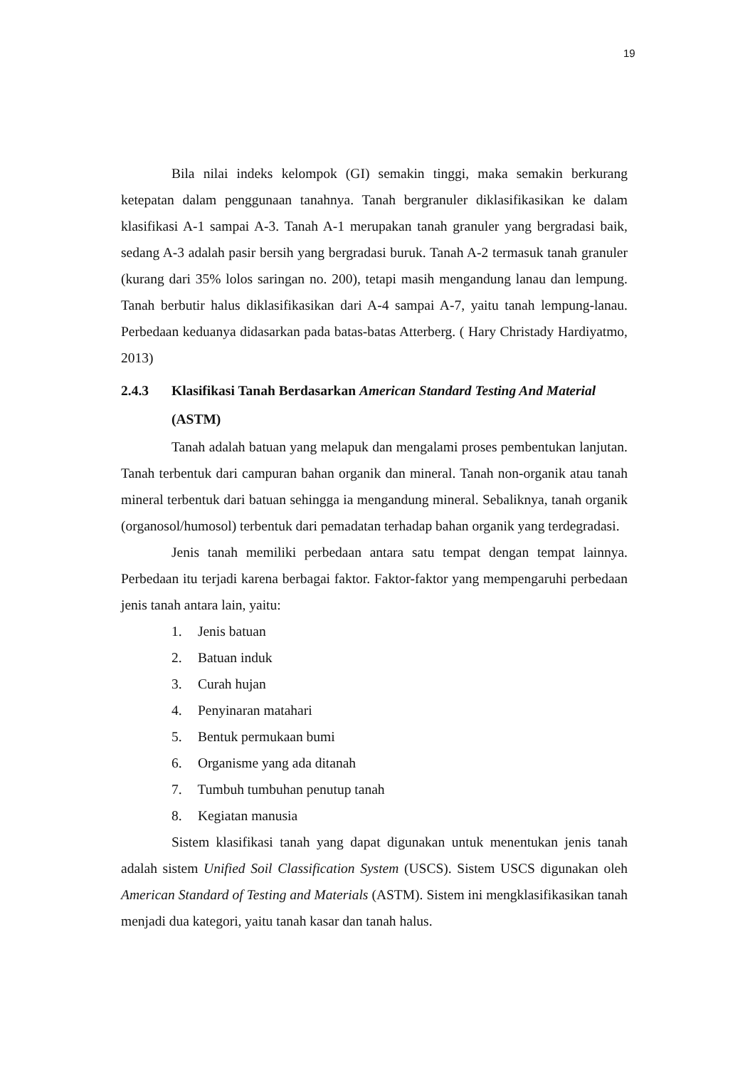19
Bila nilai indeks kelompok (GI) semakin tinggi, maka semakin berkurang ketepatan dalam penggunaan tanahnya. Tanah bergranuler diklasifikasikan ke dalam klasifikasi A-1 sampai A-3. Tanah A-1 merupakan tanah granuler yang bergradasi baik, sedang A-3 adalah pasir bersih yang bergradasi buruk. Tanah A-2 termasuk tanah granuler (kurang dari 35% lolos saringan no. 200), tetapi masih mengandung lanau dan lempung. Tanah berbutir halus diklasifikasikan dari A-4 sampai A-7, yaitu tanah lempung-lanau. Perbedaan keduanya didasarkan pada batas-batas Atterberg. ( Hary Christady Hardiyatmo, 2013)
2.4.3 Klasifikasi Tanah Berdasarkan American Standard Testing And Material (ASTM)
Tanah adalah batuan yang melapuk dan mengalami proses pembentukan lanjutan. Tanah terbentuk dari campuran bahan organik dan mineral. Tanah non-organik atau tanah mineral terbentuk dari batuan sehingga ia mengandung mineral. Sebaliknya, tanah organik (organosol/humosol) terbentuk dari pemadatan terhadap bahan organik yang terdegradasi.
Jenis tanah memiliki perbedaan antara satu tempat dengan tempat lainnya. Perbedaan itu terjadi karena berbagai faktor. Faktor-faktor yang mempengaruhi perbedaan jenis tanah antara lain, yaitu:
1. Jenis batuan
2. Batuan induk
3. Curah hujan
4. Penyinaran matahari
5. Bentuk permukaan bumi
6. Organisme yang ada ditanah
7. Tumbuh tumbuhan penutup tanah
8. Kegiatan manusia
Sistem klasifikasi tanah yang dapat digunakan untuk menentukan jenis tanah adalah sistem Unified Soil Classification System (USCS). Sistem USCS digunakan oleh American Standard of Testing and Materials (ASTM). Sistem ini mengklasifikasikan tanah menjadi dua kategori, yaitu tanah kasar dan tanah halus.